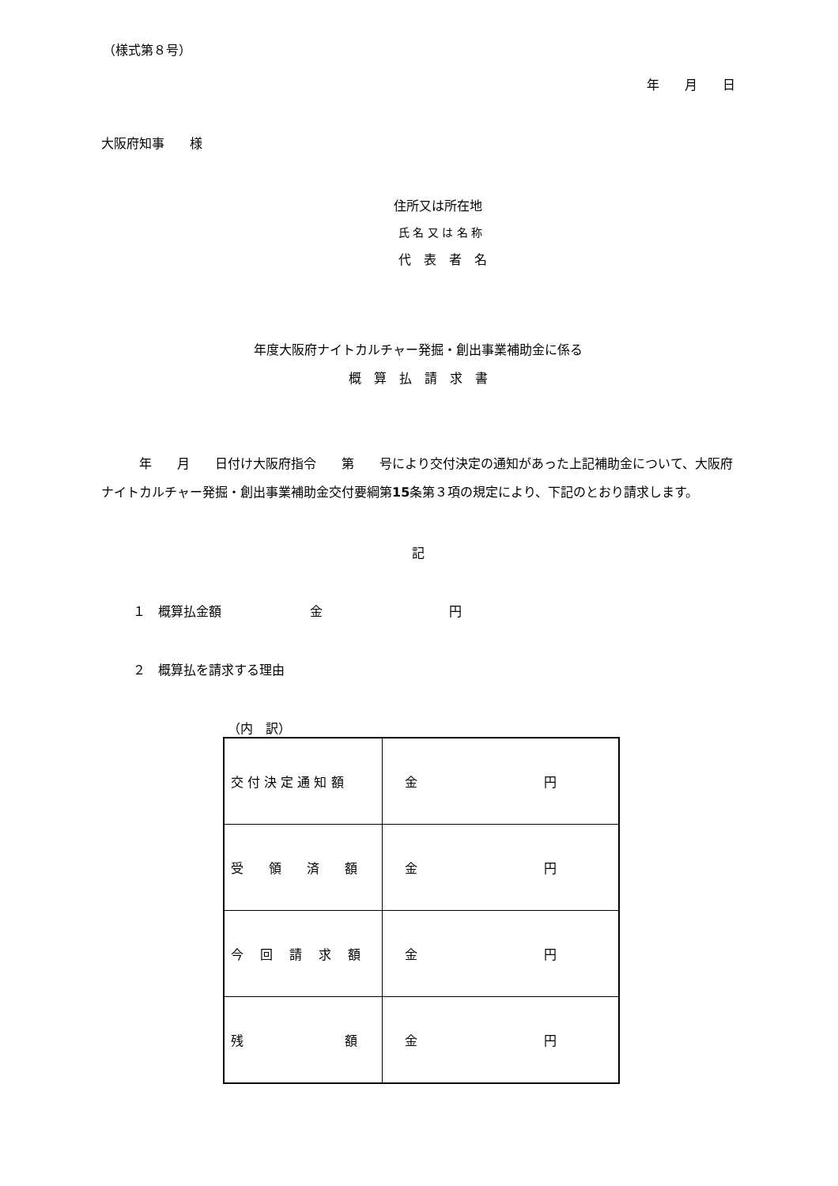（様式第８号）
年　　月　　日
大阪府知事　　様
住所又は所在地
氏 名 又 は 名 称
代　表　者　名
年度大阪府ナイトカルチャー発掘・創出事業補助金に係る
概　算　払　請　求　書
　　　年　　月　　日付け大阪府指令　　第　　号により交付決定の通知があった上記補助金について、大阪府ナイトカルチャー発掘・創出事業補助金交付要綱第15条第３項の規定により、下記のとおり請求します。
記
１　概算払金額　　　　　　　金　　　　　　　　　　円
２　概算払を請求する理由
（内　訳）
| 交 付 決 定 通 知 額 | 金 円 |
| 受 領 済 額 | 金 円 |
| 今 回 請 求 額 | 金 円 |
| 残 額 | 金 円 |